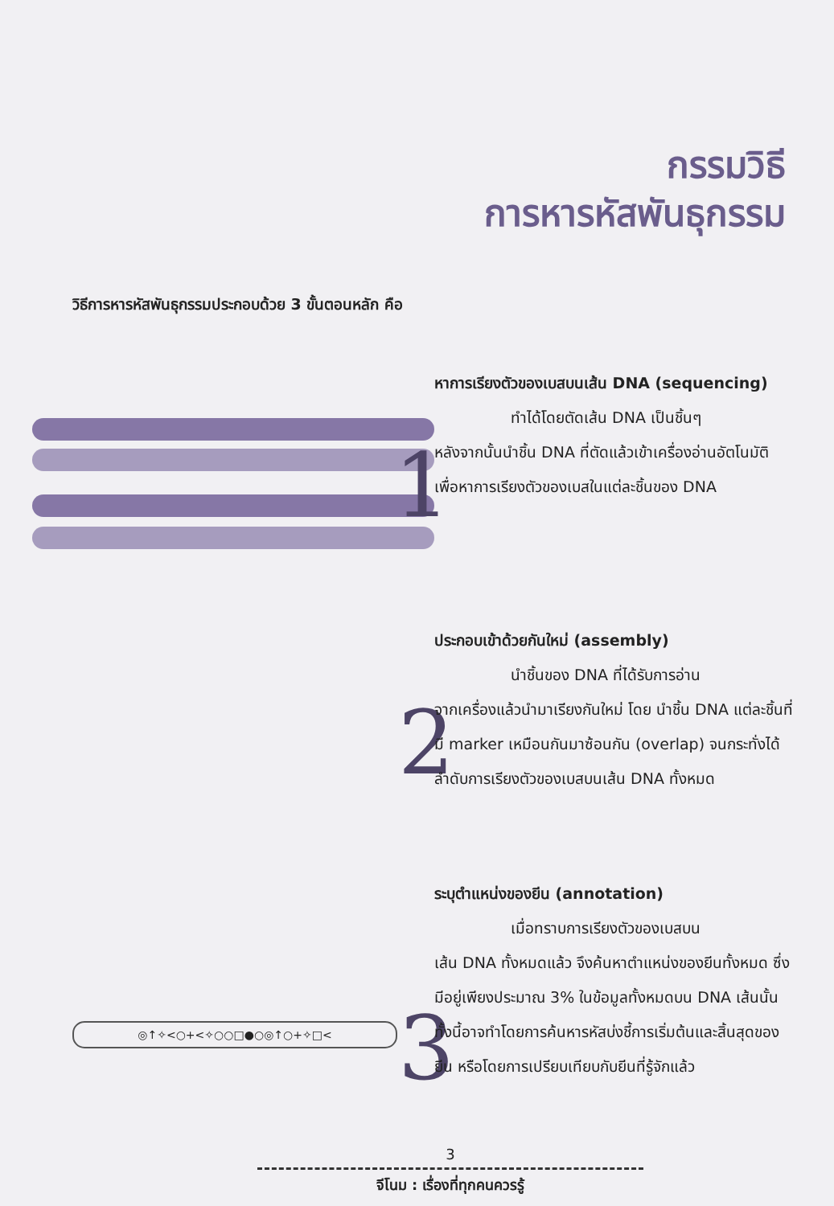กรรมวิธี
การหารหัสพันธุกรรม
วิธีการหารหัสพันธุกรรมประกอบด้วย 3 ขั้นตอนหลัก คือ
1
2
3
◎↑✧<○+<✧○○□●○◎↑○+✧□<
หาการเรียงตัวของเบสบนเส้น DNA (sequencing)
ทำได้โดยตัดเส้น DNA เป็นชิ้นๆ
หลังจากนั้นนำชิ้น DNA ที่ตัดแล้วเข้าเครื่องอ่านอัตโนมัติ เพื่อหาการเรียงตัวของเบสในแต่ละชิ้นของ DNA
ประกอบเข้าด้วยกันใหม่ (assembly)
นำชิ้นของ DNA ที่ได้รับการอ่าน
จากเครื่องแล้วนำมาเรียงกันใหม่ โดย นำชิ้น DNA แต่ละชิ้นที่มี marker เหมือนกันมาซ้อนกัน (overlap) จนกระทั่งได้ลำดับการเรียงตัวของเบสบนเส้น DNA ทั้งหมด
ระบุตำแหน่งของยีน (annotation)
เมื่อทราบการเรียงตัวของเบสบน
เส้น DNA ทั้งหมดแล้ว จึงค้นหาตำแหน่งของยีนทั้งหมด ซึ่งมีอยู่เพียงประมาณ 3% ในข้อมูลทั้งหมดบน DNA เส้นนั้น ทั้งนี้อาจทำโดยการค้นหารหัสบ่งชี้การเริ่มต้นและสิ้นสุดของยีน หรือโดยการเปรียบเทียบกับยีนที่รู้จักแล้ว
3
จีโนม : เรื่องที่ทุกคนควรรู้